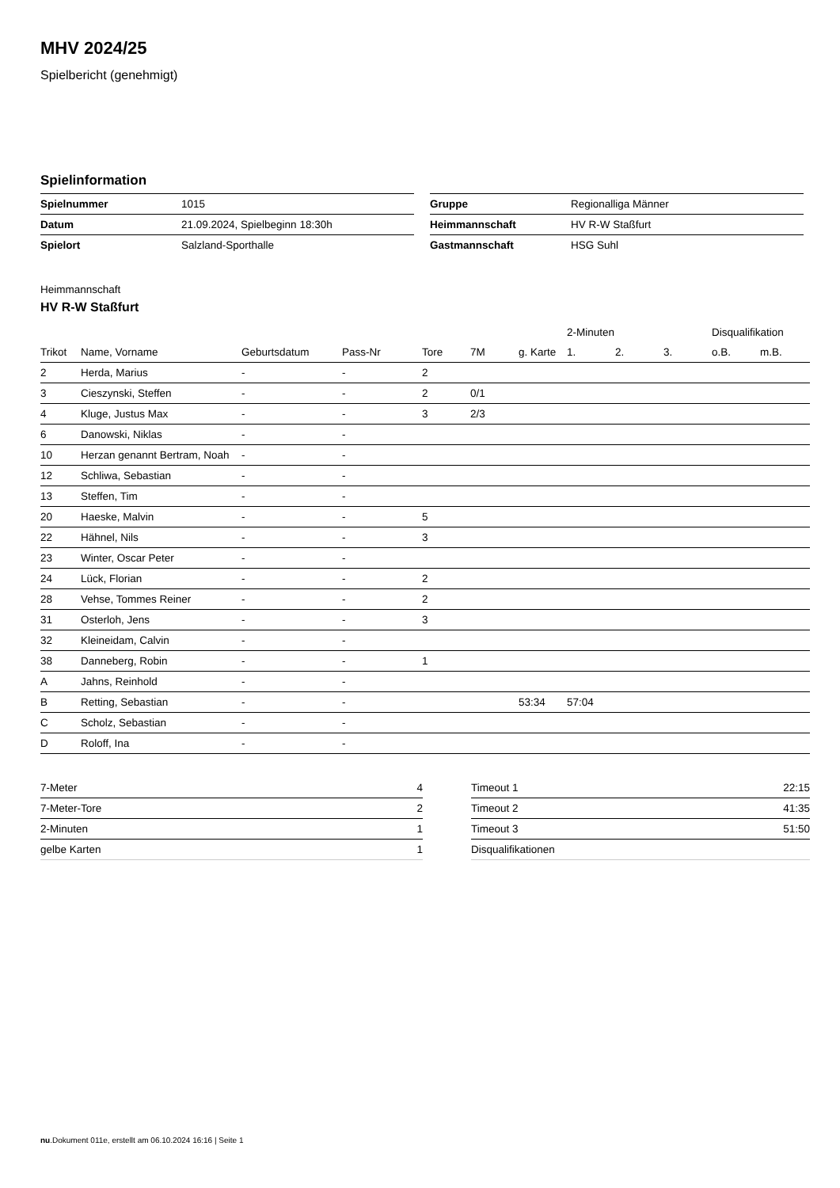MHV 2024/25
Spielbericht (genehmigt)
Spielinformation
| Spielnummer | 1015 |
| Datum | 21.09.2024, Spielbeginn 18:30h |
| Spielort | Salzland-Sporthalle |
| Gruppe | Regionalliga Männer |
| Heimmannschaft | HV R-W Staßfurt |
| Gastmannschaft | HSG Suhl |
Heimmannschaft
HV R-W Staßfurt
| | | | | | | | 2-Minuten | | | Disqualifikation | |
| Trikot | Name, Vorname | Geburtsdatum | Pass-Nr | Tore | 7M | g. Karte | 1. | 2. | 3. | o.B. | m.B. |
| 2 | Herda, Marius | - | - | 2 | | | | | | | |
| 3 | Cieszynski, Steffen | - | - | 2 | 0/1 | | | | | | |
| 4 | Kluge, Justus Max | - | - | 3 | 2/3 | | | | | | |
| 6 | Danowski, Niklas | - | - | | | | | | | | |
| 10 | Herzan genannt Bertram, Noah | - | - | | | | | | | | |
| 12 | Schliwa, Sebastian | - | - | | | | | | | | |
| 13 | Steffen, Tim | - | - | | | | | | | | |
| 20 | Haeske, Malvin | - | - | 5 | | | | | | | |
| 22 | Hähnel, Nils | - | - | 3 | | | | | | | |
| 23 | Winter, Oscar Peter | - | - | | | | | | | | |
| 24 | Lück, Florian | - | - | 2 | | | | | | | |
| 28 | Vehse, Tommes Reiner | - | - | 2 | | | | | | | |
| 31 | Osterloh, Jens | - | - | 3 | | | | | | | |
| 32 | Kleineidam, Calvin | - | - | | | | | | | | |
| 38 | Danneberg, Robin | - | - | 1 | | | | | | | |
| A | Jahns, Reinhold | - | - | | | | | | | | |
| B | Retting, Sebastian | - | - | | | 53:34 | 57:04 | | | | |
| C | Scholz, Sebastian | - | - | | | | | | | | |
| D | Roloff, Ina | - | - | | | | | | | | |
| 7-Meter | 4 |
| 7-Meter-Tore | 2 |
| 2-Minuten | 1 |
| gelbe Karten | 1 |
| Timeout 1 | 22:15 |
| Timeout 2 | 41:35 |
| Timeout 3 | 51:50 |
| Disqualifikationen | |
nu.Dokument 011e, erstellt am 06.10.2024 16:16 | Seite 1